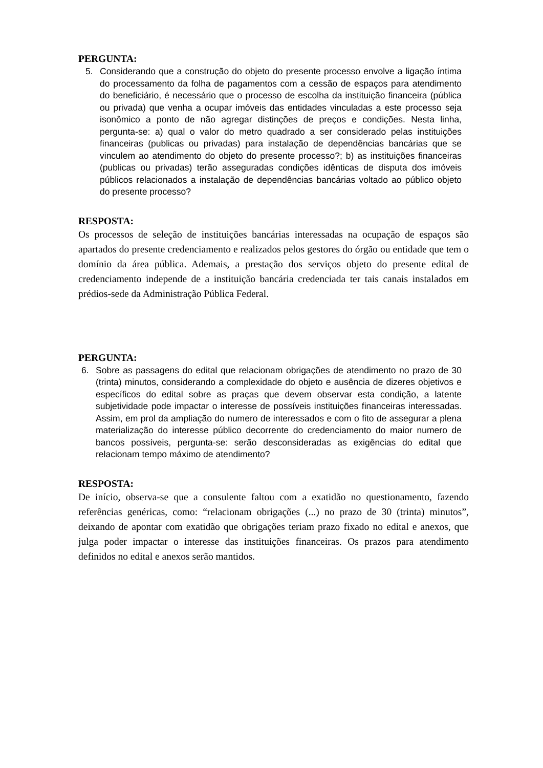PERGUNTA:
5. Considerando que a construção do objeto do presente processo envolve a ligação íntima do processamento da folha de pagamentos com a cessão de espaços para atendimento do beneficiário, é necessário que o processo de escolha da instituição financeira (pública ou privada) que venha a ocupar imóveis das entidades vinculadas a este processo seja isonômico a ponto de não agregar distinções de preços e condições. Nesta linha, pergunta-se: a) qual o valor do metro quadrado a ser considerado pelas instituições financeiras (publicas ou privadas) para instalação de dependências bancárias que se vinculem ao atendimento do objeto do presente processo?; b) as instituições financeiras (publicas ou privadas) terão asseguradas condições idênticas de disputa dos imóveis públicos relacionados a instalação de dependências bancárias voltado ao público objeto do presente processo?
RESPOSTA:
Os processos de seleção de instituições bancárias interessadas na ocupação de espaços são apartados do presente credenciamento e realizados pelos gestores do órgão ou entidade que tem o domínio da área pública. Ademais, a prestação dos serviços objeto do presente edital de credenciamento independe de a instituição bancária credenciada ter tais canais instalados em prédios-sede da Administração Pública Federal.
PERGUNTA:
6. Sobre as passagens do edital que relacionam obrigações de atendimento no prazo de 30 (trinta) minutos, considerando a complexidade do objeto e ausência de dizeres objetivos e específicos do edital sobre as praças que devem observar esta condição, a latente subjetividade pode impactar o interesse de possíveis instituições financeiras interessadas. Assim, em prol da ampliação do numero de interessados e com o fito de assegurar a plena materialização do interesse público decorrente do credenciamento do maior numero de bancos possíveis, pergunta-se: serão desconsideradas as exigências do edital que relacionam tempo máximo de atendimento?
RESPOSTA:
De início, observa-se que a consulente faltou com a exatidão no questionamento, fazendo referências genéricas, como: “relacionam obrigações (...) no prazo de 30 (trinta) minutos”, deixando de apontar com exatidão que obrigações teriam prazo fixado no edital e anexos, que julga poder impactar o interesse das instituições financeiras. Os prazos para atendimento definidos no edital e anexos serão mantidos.